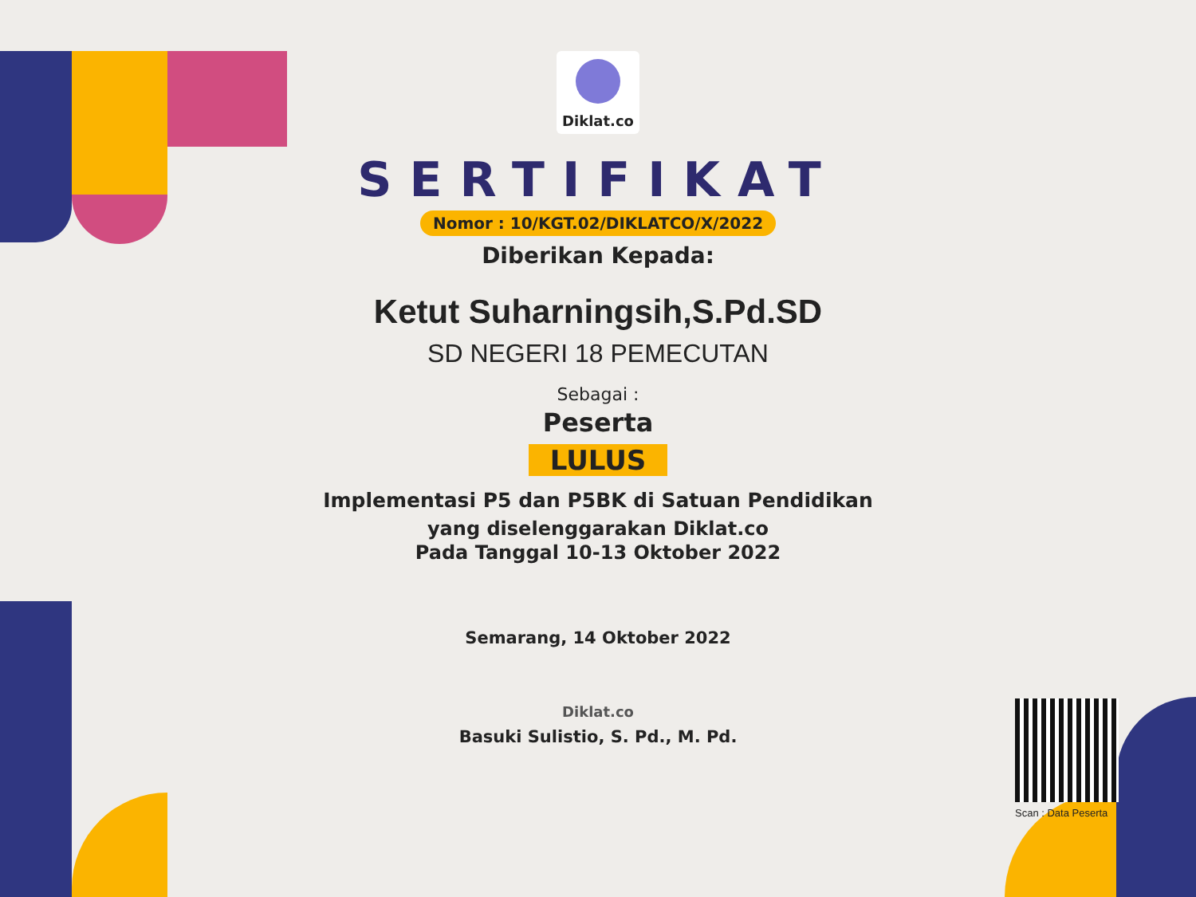Diklat.co
SERTIFIKAT
Nomor : 10/KGT.02/DIKLATCO/X/2022
Diberikan Kepada:
Ketut Suharningsih,S.Pd.SD
SD NEGERI 18 PEMECUTAN
Sebagai :
Peserta
LULUS
Implementasi P5 dan P5BK di Satuan Pendidikan
yang diselenggarakan Diklat.co
Pada Tanggal 10-13 Oktober 2022
Semarang, 14 Oktober 2022
Diklat.co
Basuki Sulistio, S. Pd., M. Pd.
Scan : Data Peserta